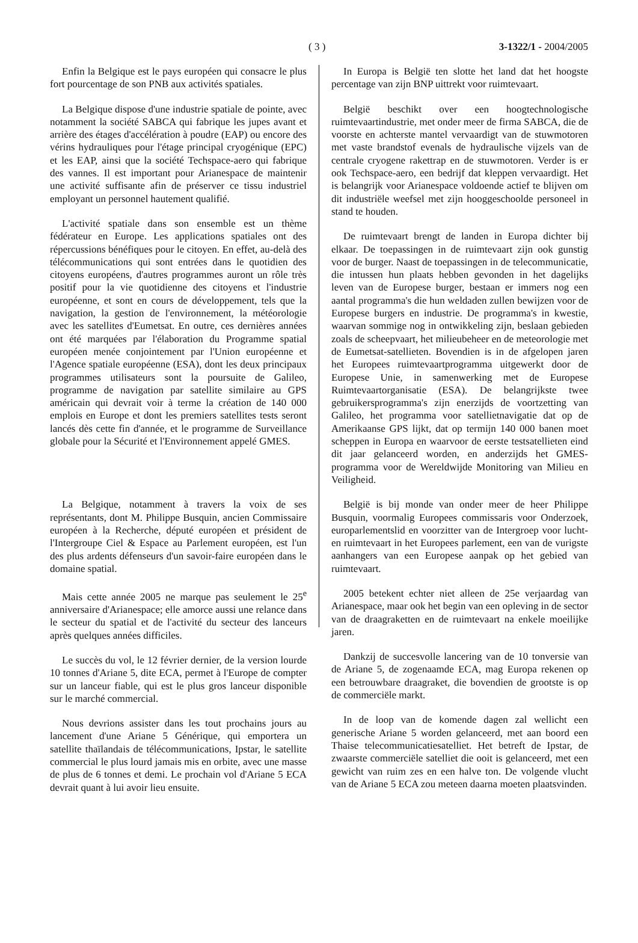( 3 ) 3-1322/1 - 2004/2005
Enfin la Belgique est le pays européen qui consacre le plus fort pourcentage de son PNB aux activités spatiales.
La Belgique dispose d'une industrie spatiale de pointe, avec notamment la société SABCA qui fabrique les jupes avant et arrière des étages d'accélération à poudre (EAP) ou encore des vérins hydrauliques pour l'étage principal cryogénique (EPC) et les EAP, ainsi que la société Techspace-aero qui fabrique des vannes. Il est important pour Arianespace de maintenir une activité suffisante afin de préserver ce tissu industriel employant un personnel hautement qualifié.
L'activité spatiale dans son ensemble est un thème fédérateur en Europe. Les applications spatiales ont des répercussions bénéfiques pour le citoyen. En effet, au-delà des télécommunications qui sont entrées dans le quotidien des citoyens européens, d'autres programmes auront un rôle très positif pour la vie quotidienne des citoyens et l'industrie européenne, et sont en cours de développement, tels que la navigation, la gestion de l'environnement, la météorologie avec les satellites d'Eumetsat. En outre, ces dernières années ont été marquées par l'élaboration du Programme spatial européen menée conjointement par l'Union européenne et l'Agence spatiale européenne (ESA), dont les deux principaux programmes utilisateurs sont la poursuite de Galileo, programme de navigation par satellite similaire au GPS américain qui devrait voir à terme la création de 140 000 emplois en Europe et dont les premiers satellites tests seront lancés dès cette fin d'année, et le programme de Surveillance globale pour la Sécurité et l'Environnement appelé GMES.
La Belgique, notamment à travers la voix de ses représentants, dont M. Philippe Busquin, ancien Commissaire européen à la Recherche, député européen et président de l'Intergroupe Ciel & Espace au Parlement européen, est l'un des plus ardents défenseurs d'un savoir-faire européen dans le domaine spatial.
Mais cette année 2005 ne marque pas seulement le 25<sup>e</sup> anniversaire d'Arianespace; elle amorce aussi une relance dans le secteur du spatial et de l'activité du secteur des lanceurs après quelques années difficiles.
Le succès du vol, le 12 février dernier, de la version lourde 10 tonnes d'Ariane 5, dite ECA, permet à l'Europe de compter sur un lanceur fiable, qui est le plus gros lanceur disponible sur le marché commercial.
Nous devrions assister dans les tout prochains jours au lancement d'une Ariane 5 Générique, qui emportera un satellite thaïlandais de télécommunications, Ipstar, le satellite commercial le plus lourd jamais mis en orbite, avec une masse de plus de 6 tonnes et demi. Le prochain vol d'Ariane 5 ECA devrait quant à lui avoir lieu ensuite.
In Europa is België ten slotte het land dat het hoogste percentage van zijn BNP uittrekt voor ruimtevaart.
België beschikt over een hoogtechnologische ruimtevaartindustrie, met onder meer de firma SABCA, die de voorste en achterste mantel vervaardigt van de stuwmotoren met vaste brandstof evenals de hydraulische vijzels van de centrale cryogene rakettrap en de stuwmotoren. Verder is er ook Techspace-aero, een bedrijf dat kleppen vervaardigt. Het is belangrijk voor Arianespace voldoende actief te blijven om dit industriële weefsel met zijn hooggeschoolde personeel in stand te houden.
De ruimtevaart brengt de landen in Europa dichter bij elkaar. De toepassingen in de ruimtevaart zijn ook gunstig voor de burger. Naast de toepassingen in de telecommunicatie, die intussen hun plaats hebben gevonden in het dagelijks leven van de Europese burger, bestaan er immers nog een aantal programma's die hun weldaden zullen bewijzen voor de Europese burgers en industrie. De programma's in kwestie, waarvan sommige nog in ontwikkeling zijn, beslaan gebieden zoals de scheepvaart, het milieubeheer en de meteorologie met de Eumetsat-satellieten. Bovendien is in de afgelopen jaren het Europees ruimtevaartprogramma uitgewerkt door de Europese Unie, in samenwerking met de Europese Ruimtevaartorganisatie (ESA). De belangrijkste twee gebruikersprogramma's zijn enerzijds de voortzetting van Galileo, het programma voor satellietnavigatie dat op de Amerikaanse GPS lijkt, dat op termijn 140 000 banen moet scheppen in Europa en waarvoor de eerste testsatellieten eind dit jaar gelanceerd worden, en anderzijds het GMES-programma voor de Wereldwijde Monitoring van Milieu en Veiligheid.
België is bij monde van onder meer de heer Philippe Busquin, voormalig Europees commissaris voor Onderzoek, europarlementslid en voorzitter van de Intergroep voor lucht- en ruimtevaart in het Europees parlement, een van de vurigste aanhangers van een Europese aanpak op het gebied van ruimtevaart.
2005 betekent echter niet alleen de 25e verjaardag van Arianespace, maar ook het begin van een opleving in de sector van de draagraketten en de ruimtevaart na enkele moeilijke jaren.
Dankzij de succesvolle lancering van de 10 tonversie van de Ariane 5, de zogenaamde ECA, mag Europa rekenen op een betrouwbare draagraket, die bovendien de grootste is op de commerciële markt.
In de loop van de komende dagen zal wellicht een generische Ariane 5 worden gelanceerd, met aan boord een Thaise telecommunicatiesatelliet. Het betreft de Ipstar, de zwaarste commerciële satelliet die ooit is gelanceerd, met een gewicht van ruim zes en een halve ton. De volgende vlucht van de Ariane 5 ECA zou meteen daarna moeten plaatsvinden.